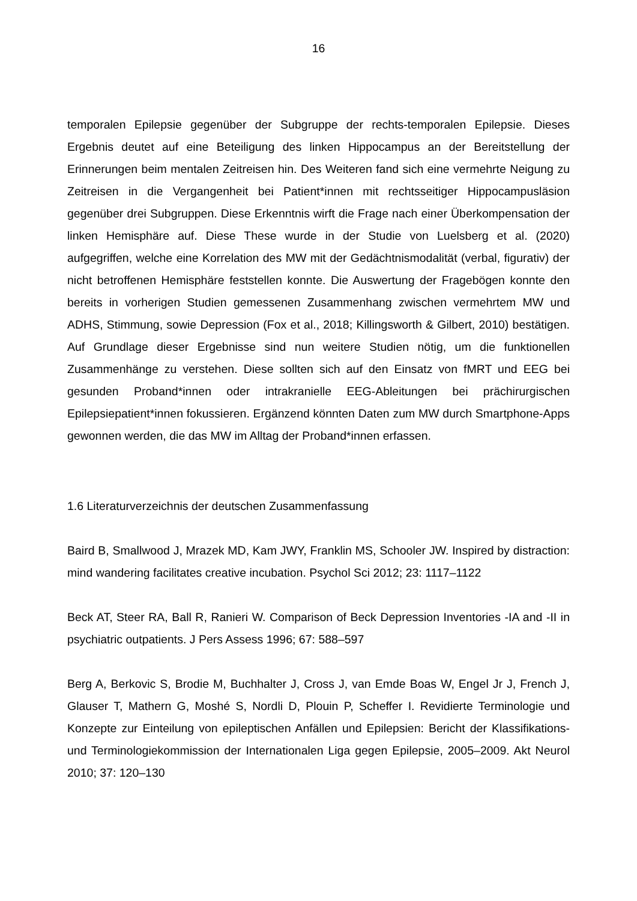16
temporalen Epilepsie gegenüber der Subgruppe der rechts-temporalen Epilepsie. Dieses Ergebnis deutet auf eine Beteiligung des linken Hippocampus an der Bereitstellung der Erinnerungen beim mentalen Zeitreisen hin. Des Weiteren fand sich eine vermehrte Neigung zu Zeitreisen in die Vergangenheit bei Patient*innen mit rechtsseitiger Hippocampusläsion gegenüber drei Subgruppen. Diese Erkenntnis wirft die Frage nach einer Überkompensation der linken Hemisphäre auf. Diese These wurde in der Studie von Luelsberg et al. (2020) aufgegriffen, welche eine Korrelation des MW mit der Gedächtnismodalität (verbal, figurativ) der nicht betroffenen Hemisphäre feststellen konnte. Die Auswertung der Fragebögen konnte den bereits in vorherigen Studien gemessenen Zusammenhang zwischen vermehrtem MW und ADHS, Stimmung, sowie Depression (Fox et al., 2018; Killingsworth & Gilbert, 2010) bestätigen. Auf Grundlage dieser Ergebnisse sind nun weitere Studien nötig, um die funktionellen Zusammenhänge zu verstehen. Diese sollten sich auf den Einsatz von fMRT und EEG bei gesunden Proband*innen oder intrakranielle EEG-Ableitungen bei prächirurgischen Epilepsiepatient*innen fokussieren. Ergänzend könnten Daten zum MW durch Smartphone-Apps gewonnen werden, die das MW im Alltag der Proband*innen erfassen.
1.6 Literaturverzeichnis der deutschen Zusammenfassung
Baird B, Smallwood J, Mrazek MD, Kam JWY, Franklin MS, Schooler JW. Inspired by distraction: mind wandering facilitates creative incubation. Psychol Sci 2012; 23: 1117–1122
Beck AT, Steer RA, Ball R, Ranieri W. Comparison of Beck Depression Inventories -IA and -II in psychiatric outpatients. J Pers Assess 1996; 67: 588–597
Berg A, Berkovic S, Brodie M, Buchhalter J, Cross J, van Emde Boas W, Engel Jr J, French J, Glauser T, Mathern G, Moshé S, Nordli D, Plouin P, Scheffer I. Revidierte Terminologie und Konzepte zur Einteilung von epileptischen Anfällen und Epilepsien: Bericht der Klassifikations- und Terminologiekommission der Internationalen Liga gegen Epilepsie, 2005–2009. Akt Neurol 2010; 37: 120–130